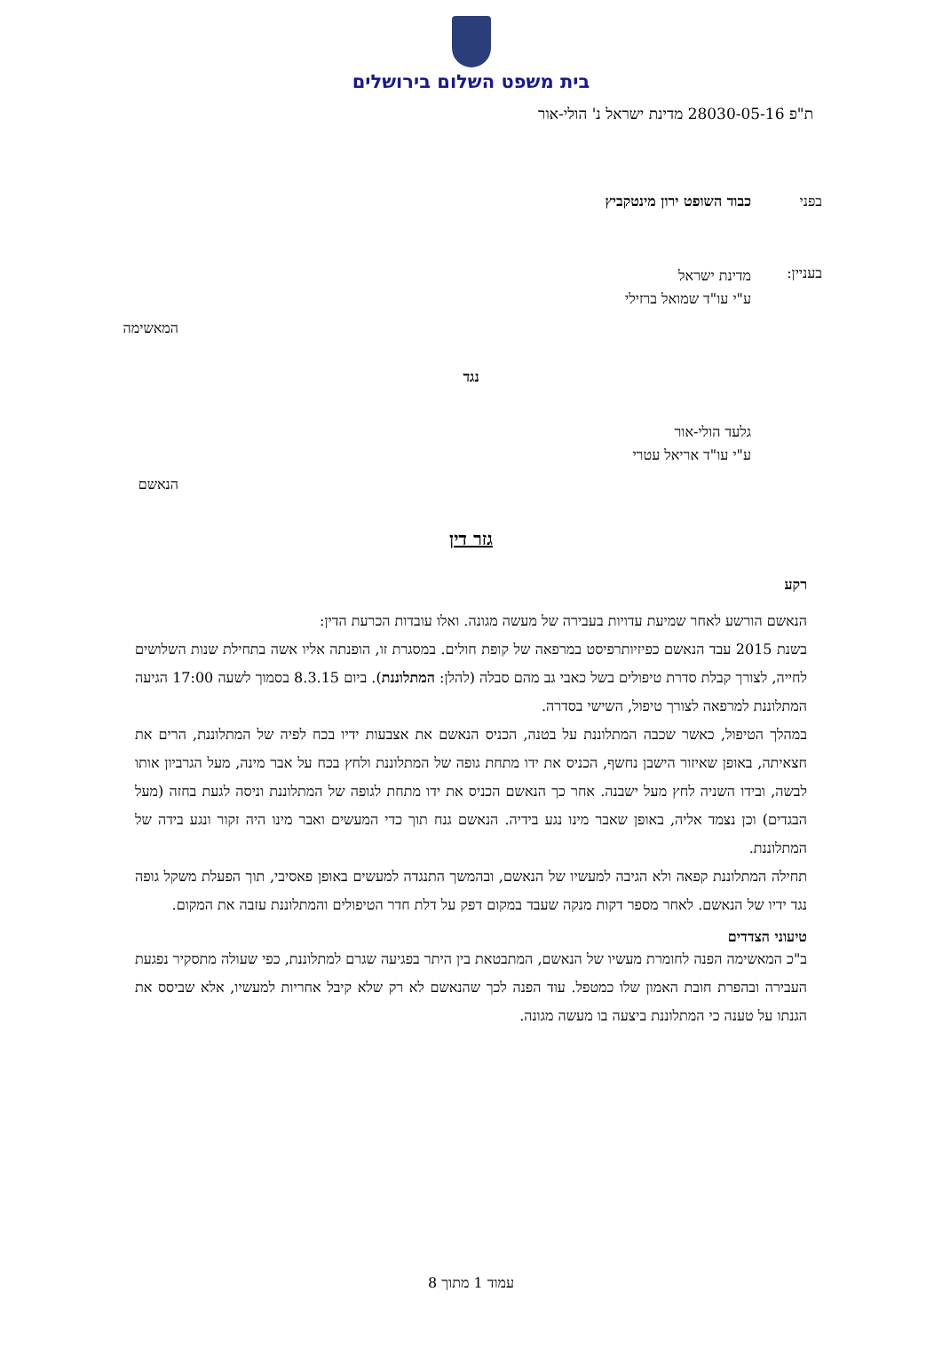בית משפט השלום בירושלים
ת"פ 28030-05-16 מדינת ישראל נ' הולי-אור
בפני כבוד השופט ירון מינטקביץ
בעניין:
מדינת ישראל
ע"י עו"ד שמואל ברזילי
המאשימה
נגד
גלעד הולי-אור
ע"י עו"ד אריאל עטרי
הנאשם
גזר דין
רקע
הנאשם הורשע לאחר שמיעת עדויות בעבירה של מעשה מגונה. ואלו עובדות הכרעת הדין:
בשנת 2015 עבד הנאשם כפיזיותרפיסט במרפאה של קופת חולים. במסגרת זו, הופנתה אליו אשה בתחילת שנות השלושים לחייה, לצורך קבלת סדרת טיפולים בשל כאבי גב מהם סבלה (להלן: המתלוננת). ביום 8.3.15 בסמוך לשעה 17:00 הגיעה המתלוננת למרפאה לצורך טיפול, השישי בסדרה.
במהלך הטיפול, כאשר שכבה המתלוננת על בטנה, הכניס הנאשם את אצבעות ידיו בכח לפיה של המתלוננת, הרים את חצאיתה, באופן שאיזור הישבן נחשף, הכניס את ידו מתחת גופה של המתלוננת ולחץ בכח על אבר מינה, מעל הגרביון אותו לבשה, ובידו השניה לחץ מעל ישבנה. אחר כך הנאשם הכניס את ידו מתחת לגופה של המתלוננת וניסה לגעת בחזה (מעל הבגדים) וכן נצמד אליה, באופן שאבר מינו נגע בידיה. הנאשם גנח תוך כדי המעשים ואבר מינו היה זקור ונגע בידה של המתלוננת.
תחילה המתלוננת קפאה ולא הגיבה למעשיו של הנאשם, ובהמשך התנגדה למעשים באופן פאסיבי, תוך הפעלת משקל גופה נגד ידיו של הנאשם. לאחר מספר דקות מנקה שעבד במקום דפק על דלת חדר הטיפולים והמתלוננת עזבה את המקום.
טיעוני הצדדים
ב"כ המאשימה הפנה לחומרת מעשיו של הנאשם, המתבטאת בין היתר בפגיעה שגרם למתלוננת, כפי שעולה מתסקיר נפגעת העבירה ובהפרת חובת האמון שלו כמטפל. עוד הפנה לכך שהנאשם לא רק שלא קיבל אחריות למעשיו, אלא שביסס את הגנתו על טענה כי המתלוננת ביצעה בו מעשה מגונה.
עמוד 1 מתוך 8